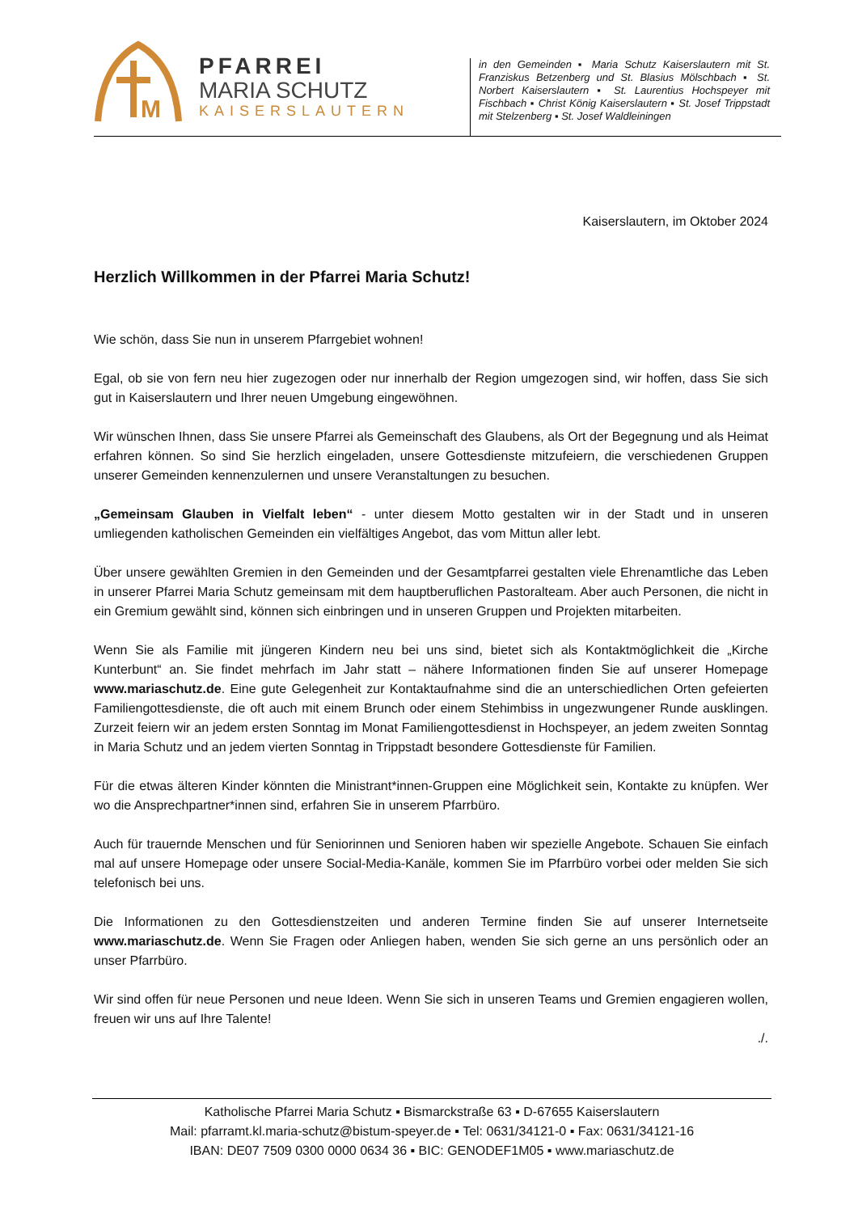M
PFARREI
MARIA SCHUTZ
KAISERSLAUTERN
in den Gemeinden ▪ Maria Schutz Kaiserslautern mit St. Franziskus Betzenberg und St. Blasius Mölschbach ▪ St. Norbert Kaiserslautern ▪ St. Laurentius Hochspeyer mit Fischbach ▪ Christ König Kaiserslautern ▪ St. Josef Trippstadt mit Stelzenberg ▪ St. Josef Waldleiningen
Kaiserslautern, im Oktober 2024
Herzlich Willkommen in der Pfarrei Maria Schutz!
Wie schön, dass Sie nun in unserem Pfarrgebiet wohnen!
Egal, ob sie von fern neu hier zugezogen oder nur innerhalb der Region umgezogen sind, wir hoffen, dass Sie sich gut in Kaiserslautern und Ihrer neuen Umgebung eingewöhnen.
Wir wünschen Ihnen, dass Sie unsere Pfarrei als Gemeinschaft des Glaubens, als Ort der Begegnung und als Heimat erfahren können. So sind Sie herzlich eingeladen, unsere Gottesdienste mitzufeiern, die verschiedenen Gruppen unserer Gemeinden kennenzulernen und unsere Veranstaltungen zu besuchen.
„Gemeinsam Glauben in Vielfalt leben“ - unter diesem Motto gestalten wir in der Stadt und in unseren umliegenden katholischen Gemeinden ein vielfältiges Angebot, das vom Mittun aller lebt.
Über unsere gewählten Gremien in den Gemeinden und der Gesamtpfarrei gestalten viele Ehrenamtliche das Leben in unserer Pfarrei Maria Schutz gemeinsam mit dem hauptberuflichen Pastoralteam. Aber auch Personen, die nicht in ein Gremium gewählt sind, können sich einbringen und in unseren Gruppen und Projekten mitarbeiten.
Wenn Sie als Familie mit jüngeren Kindern neu bei uns sind, bietet sich als Kontaktmöglichkeit die „Kirche Kunterbunt“ an. Sie findet mehrfach im Jahr statt – nähere Informationen finden Sie auf unserer Homepage www.mariaschutz.de. Eine gute Gelegenheit zur Kontaktaufnahme sind die an unterschiedlichen Orten gefeierten Familiengottesdienste, die oft auch mit einem Brunch oder einem Stehimbiss in ungezwungener Runde ausklingen. Zurzeit feiern wir an jedem ersten Sonntag im Monat Familiengottesdienst in Hochspeyer, an jedem zweiten Sonntag in Maria Schutz und an jedem vierten Sonntag in Trippstadt besondere Gottesdienste für Familien.
Für die etwas älteren Kinder könnten die Ministrant*innen-Gruppen eine Möglichkeit sein, Kontakte zu knüpfen. Wer wo die Ansprechpartner*innen sind, erfahren Sie in unserem Pfarrbüro.
Auch für trauernde Menschen und für Seniorinnen und Senioren haben wir spezielle Angebote. Schauen Sie einfach mal auf unsere Homepage oder unsere Social-Media-Kanäle, kommen Sie im Pfarrbüro vorbei oder melden Sie sich telefonisch bei uns.
Die Informationen zu den Gottesdienstzeiten und anderen Termine finden Sie auf unserer Internetseite www.mariaschutz.de. Wenn Sie Fragen oder Anliegen haben, wenden Sie sich gerne an uns persönlich oder an unser Pfarrbüro.
Wir sind offen für neue Personen und neue Ideen. Wenn Sie sich in unseren Teams und Gremien engagieren wollen, freuen wir uns auf Ihre Talente!
./.
Katholische Pfarrei Maria Schutz ▪ Bismarckstraße 63 ▪ D-67655 Kaiserslautern
Mail: pfarramt.kl.maria-schutz@bistum-speyer.de ▪ Tel: 0631/34121-0 ▪ Fax: 0631/34121-16
IBAN: DE07 7509 0300 0000 0634 36 ▪ BIC: GENODEF1M05 ▪ www.mariaschutz.de